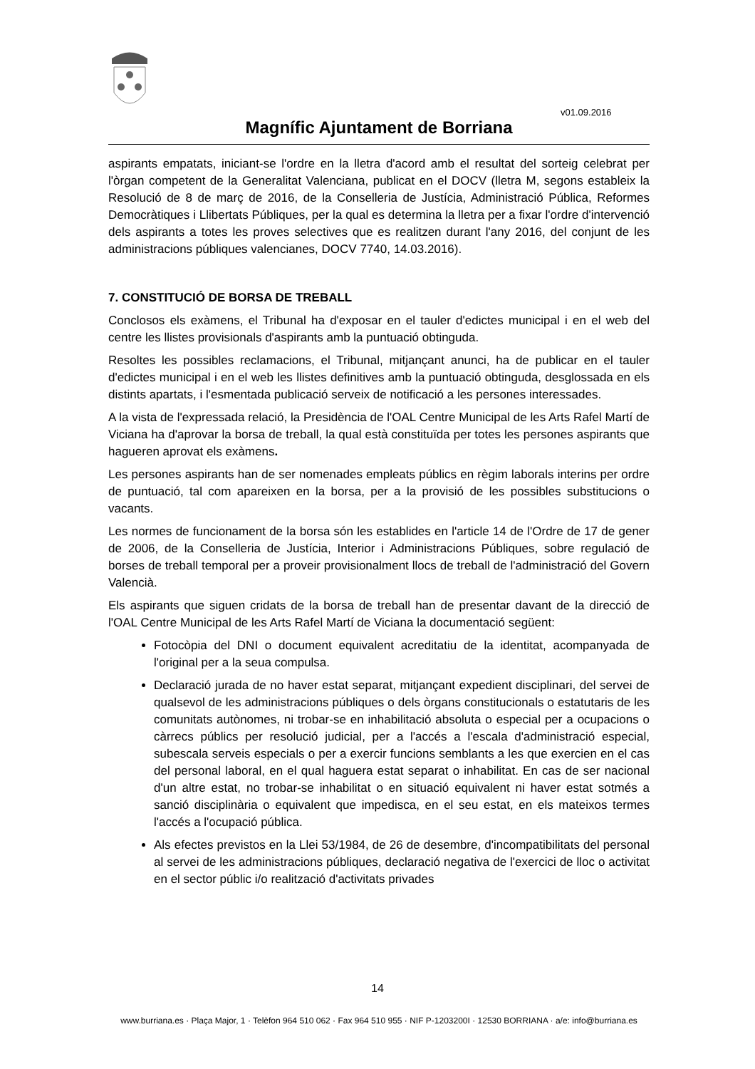v01.09.2016
Magnífic Ajuntament de Borriana
aspirants empatats, iniciant-se l'ordre en la lletra d'acord amb el resultat del sorteig celebrat per l'òrgan competent de la Generalitat Valenciana, publicat en el DOCV (lletra M, segons estableix la Resolució de 8 de març de 2016, de la Conselleria de Justícia, Administració Pública, Reformes Democràtiques i Llibertats Públiques, per la qual es determina la lletra per a fixar l'ordre d'intervenció dels aspirants a totes les proves selectives que es realitzen durant l'any 2016, del conjunt de les administracions públiques valencianes, DOCV 7740, 14.03.2016).
7. CONSTITUCIÓ DE BORSA DE TREBALL
Conclosos els exàmens, el Tribunal ha d'exposar en el tauler d'edictes municipal i en el web del centre les llistes provisionals d'aspirants amb la puntuació obtinguda.
Resoltes les possibles reclamacions, el Tribunal, mitjançant anunci, ha de publicar en el tauler d'edictes municipal i en el web les llistes definitives amb la puntuació obtinguda, desglossada en els distints apartats, i l'esmentada publicació serveix de notificació a les persones interessades.
A la vista de l'expressada relació, la Presidència de l'OAL Centre Municipal de les Arts Rafel Martí de Viciana ha d'aprovar la borsa de treball, la qual està constituïda per totes les persones aspirants que hagueren aprovat els exàmens.
Les persones aspirants han de ser nomenades empleats públics en règim laborals interins per ordre de puntuació, tal com apareixen en la borsa, per a la provisió de les possibles substitucions o vacants.
Les normes de funcionament de la borsa són les establides en l'article 14 de l'Ordre de 17 de gener de 2006, de la Conselleria de Justícia, Interior i Administracions Públiques, sobre regulació de borses de treball temporal per a proveir provisionalment llocs de treball de l'administració del Govern Valencià.
Els aspirants que siguen cridats de la borsa de treball han de presentar davant de la direcció de l'OAL Centre Municipal de les Arts Rafel Martí de Viciana la documentació següent:
Fotocòpia del DNI o document equivalent acreditatiu de la identitat, acompanyada de l'original per a la seua compulsa.
Declaració jurada de no haver estat separat, mitjançant expedient disciplinari, del servei de qualsevol de les administracions públiques o dels òrgans constitucionals o estatutaris de les comunitats autònomes, ni trobar-se en inhabilitació absoluta o especial per a ocupacions o càrrecs públics per resolució judicial, per a l'accés a l'escala d'administració especial, subescala serveis especials o per a exercir funcions semblants a les que exercien en el cas del personal laboral, en el qual haguera estat separat o inhabilitat. En cas de ser nacional d'un altre estat, no trobar-se inhabilitat o en situació equivalent ni haver estat sotmés a sanció disciplinària o equivalent que impedisca, en el seu estat, en els mateixos termes l'accés a l'ocupació pública.
Als efectes previstos en la Llei 53/1984, de 26 de desembre, d'incompatibilitats del personal al servei de les administracions públiques, declaració negativa de l'exercici de lloc o activitat en el sector públic i/o realització d'activitats privades
14
www.burriana.es · Plaça Major, 1 · Telèfon 964 510 062 · Fax 964 510 955 · NIF P-1203200I · 12530 BORRIANA · a/e: info@burriana.es